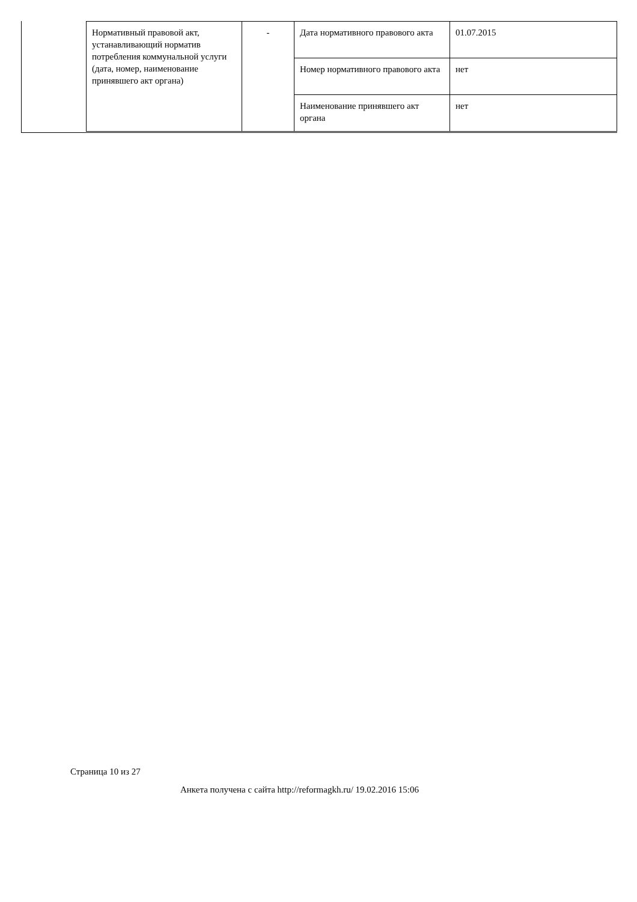| Нормативный правовой акт, устанавливающий норматив потребления коммунальной услуги (дата, номер, наименование принявшего акт органа) | - | Дата нормативного правового акта | 01.07.2015 |
| | | Номер нормативного правового акта | нет |
| | | Наименование принявшего акт органа | нет |
Страница 10 из 27
Анкета получена с сайта http://reformagkh.ru/ 19.02.2016 15:06